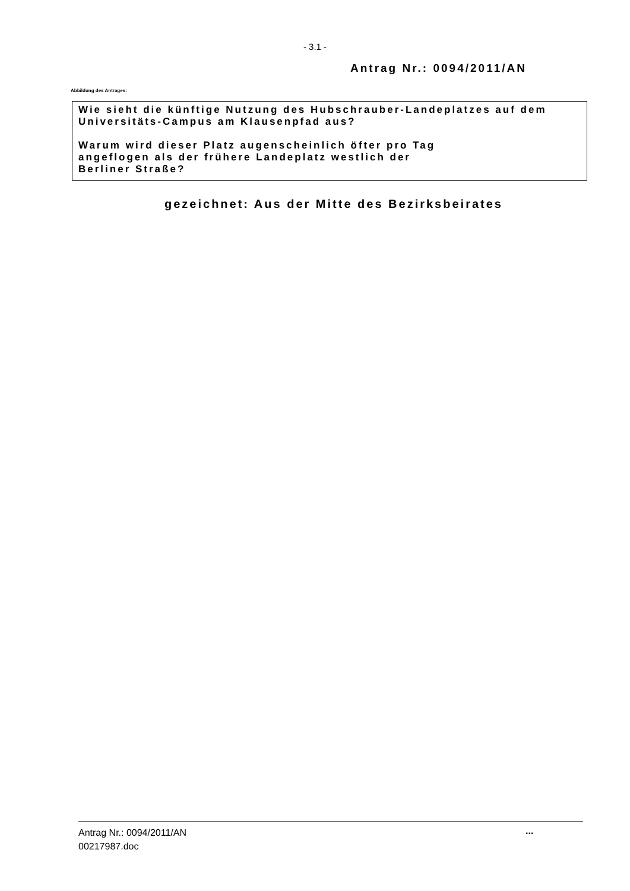- 3.1 -
Antrag Nr.: 0094/2011/AN
Abbildung des Antrages:
Wie sieht die künftige Nutzung des Hubschrauber-Landeplatzes auf dem Universitäts-Campus am Klausenpfad aus?
Warum wird dieser Platz augenscheinlich öfter pro Tag
angeflogen als der frühere Landeplatz westlich der
Berliner Straße?
gezeichnet: Aus der Mitte des Bezirksbeirates
Antrag Nr.: 0094/2011/AN
00217987.doc
...